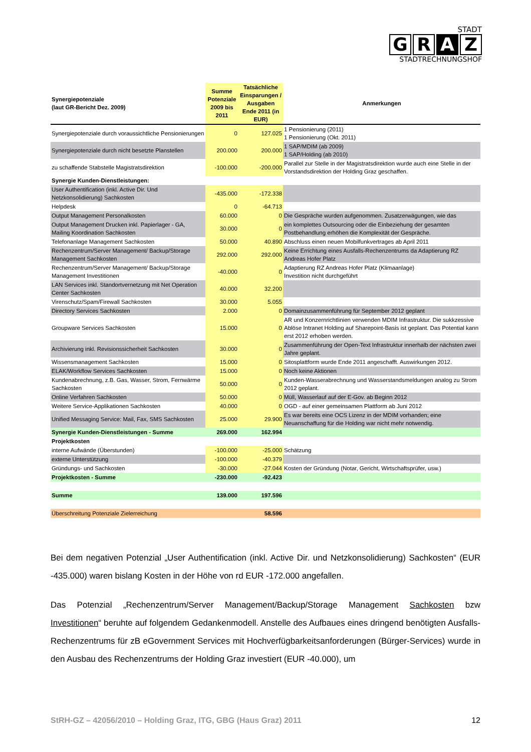STADT
G R A Z
STADTRECHNUNGSHOF
| Synergiepotenziale (laut GR-Bericht Dez. 2009) | Summe Potenziale 2009 bis 2011 | Tatsächliche Einsparungen / Ausgaben Ende 2011 (in EUR) | Anmerkungen |
| --- | --- | --- | --- |
| Synergiepotenziale durch voraussichtliche Pensionierungen | 0 | 127.025 | 1 Pensionierung (2011) 1 Pensionierung (Okt. 2011) |
| Synergiepotenziale durch nicht besetzte Planstellen | 200.000 | 200.000 | 1 SAP/MDIM (ab 2009) 1 SAP/Holding (ab 2010) |
| zu schaffende Stabstelle Magistratsdirektion | -100.000 | -200.000 | Parallel zur Stelle in der Magistratsdirektion wurde auch eine Stelle in der Vorstandsdirektion der Holding Graz geschaffen. |
| Synergie Kunden-Dienstleistungen: | | | |
| User Authentification (inkl. Active Dir. Und Netzkonsolidierung) Sachkosten | -435.000 | -172.338 | |
| Helpdesk | 0 | -64.713 | |
| Output Management Personalkosten | 60.000 | 0 | Die Gespräche wurden aufgenommen. Zusatzerwägungen, wie das |
| Output Management Drucken inkl. Papierlager - GA, Mailing Koordination Sachkosten | 30.000 | 0 | ein komplettes Outsourcing oder die Einbeziehung der gesamten Postbehandlung erhöhen die Komplexität der Gespräche. |
| Telefonanlage Management Sachkosten | 50.000 | 40.890 | Abschluss einen neuen Mobilfunkvertrages ab April 2011 |
| Rechenzentrum/Server Management/ Backup/Storage Management Sachkosten | 292.000 | 292.000 | Keine Errichtung eines Ausfalls-Rechenzentrums da Adaptierung RZ Andreas Hofer Platz |
| Rechenzentrum/Server Management/ Backup/Storage Management Investitionen | -40.000 | 0 | Adaptierung RZ Andreas Hofer Platz (Klimaanlage) Investition nicht durchgeführt |
| LAN Services inkl. Standortvernetzung mit Net Operation Center Sachkosten | 40.000 | 32.200 | |
| Virenschutz/Spam/Firewall Sachkosten | 30.000 | 5.055 | |
| Directory Services Sachkosten | 2.000 | 0 | Domainzusammenführung für September 2012 geplant |
| Groupware Services Sachkosten | 15.000 | 0 | AR und Konzernrichtlinien verwenden MDIM Infrastruktur. Die sukkzessive Ablöse Intranet Holding auf Sharepoint-Basis ist geplant. Das Potential kann erst 2012 erhoben werden. |
| Archivierung inkl. Revisionssicherheit Sachkosten | 30.000 | 0 | Zusammenführung der Open-Text Infrastruktur innerhalb der nächsten zwei Jahre geplant. |
| Wissensmanagement Sachkosten | 15.000 | 0 | Sitosplattform wurde Ende 2011 angeschafft. Auswirkungen 2012. |
| ELAK/Workflow Services Sachkosten | 15.000 | 0 | Noch keine Aktionen |
| Kundenabrechnung, z.B. Gas, Wasser, Strom, Fernwärme Sachkosten | 50.000 | 0 | Kunden-Wasserabrechnung und Wasserstandsmeldungen analog zu Strom 2012 geplant. |
| Online Verfahren Sachkosten | 50.000 | 0 | Müll, Wasserlauf auf der E-Gov. ab Beginn 2012 |
| Weitere Service-Applikationen Sachkosten | 40.000 | 0 | OGD - auf einer gemeinsamen Plattform ab Juni 2012 |
| Unified Messaging Service: Mail, Fax, SMS Sachkosten | 25.000 | 29.900 | Es war bereits eine OCS Lizenz in der MDIM vorhanden; eine Neuanschaffung für die Holding war nicht mehr notwendig. |
| Synergie Kunden-Dienstleistungen - Summe | 269.000 | 162.994 | |
| Projektkosten | | | |
| interne Aufwände (Überstunden) | -100.000 | -25.000 | Schätzung |
| externe Unterstützung | -100.000 | -40.379 | |
| Gründungs- und Sachkosten | -30.000 | -27.044 | Kosten der Gründung (Notar, Gericht, Wirtschaftsprüfer, usw.) |
| Projektkosten - Summe | -230.000 | -92.423 | |
| Summe | 139.000 | 197.596 | |
| Überschreitung Potenziale Zielerreichung | | 58.596 | |
Bei dem negativen Potenzial „User Authentification (inkl. Active Dir. und Netzkonsolidierung) Sachkosten“ (EUR -435.000) waren bislang Kosten in der Höhe von rd EUR -172.000 angefallen.
Das Potenzial „Rechenzentrum/Server Management/Backup/Storage Management Sachkosten bzw Investitionen“ beruhte auf folgendem Gedankenmodell. Anstelle des Aufbaues eines dringend benötigten Ausfalls-Rechenzentrums für zB eGovernment Services mit Hochverfügbarkeitsanforderungen (Bürger-Services) wurde in den Ausbau des Rechenzentrums der Holding Graz investiert (EUR -40.000), um
StRH-GZ – 42056/2010 – Holding Graz, ITG, GBG (Haus Graz) 2011 12